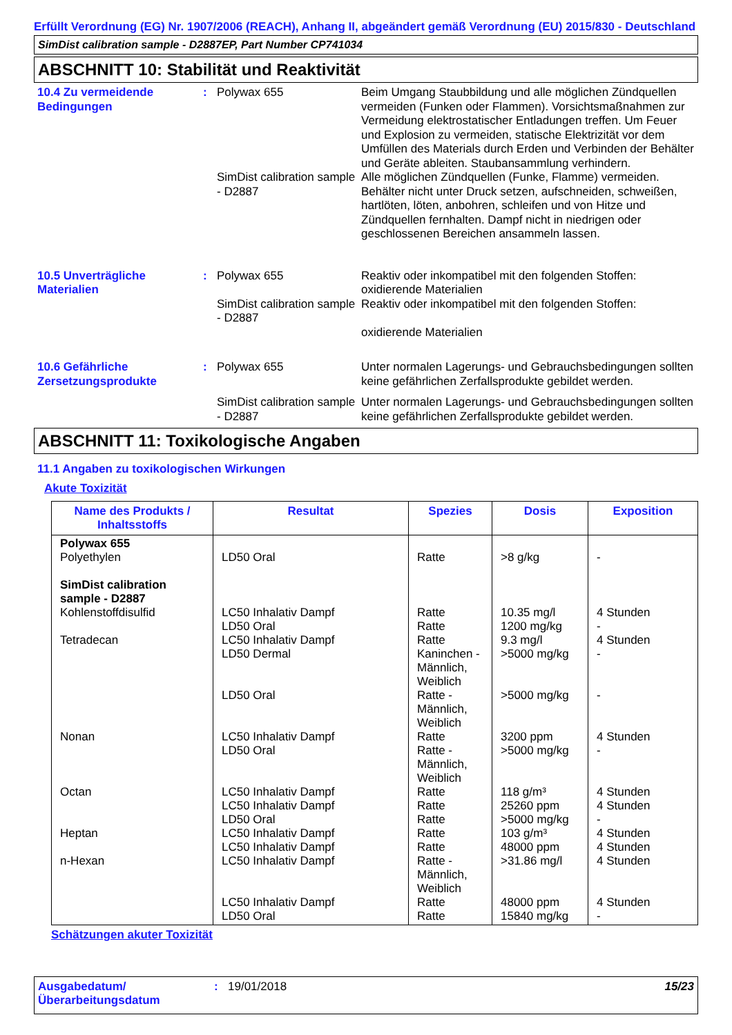Erfüllt Verordnung (EG) Nr. 1907/2006 (REACH), Anhang II, abgeändert gemäß Verordnung (EU) 2015/830 - Deutschland
SimDist calibration sample - D2887EP, Part Number CP741034
ABSCHNITT 10: Stabilität und Reaktivität
10.4 Zu vermeidende Bedingungen
: Polywax 655 Beim Umgang Staubbildung und alle möglichen Zündquellen vermeiden (Funken oder Flammen). Vorsichtsmaßnahmen zur Vermeidung elektrostatischer Entladungen treffen. Um Feuer und Explosion zu vermeiden, statische Elektrizität vor dem Umfüllen des Materials durch Erden und Verbinden der Behälter und Geräte ableiten. Staubansammlung verhindern.
SimDist calibration sample - D2887
Alle möglichen Zündquellen (Funke, Flamme) vermeiden. Behälter nicht unter Druck setzen, aufschneiden, schweißen, hartlöten, löten, anbohren, schleifen und von Hitze und Zündquellen fernhalten. Dampf nicht in niedrigen oder geschlossenen Bereichen ansammeln lassen.
10.5 Unverträgliche Materialien
: Polywax 655 Reaktiv oder inkompatibel mit den folgenden Stoffen: oxidierende Materialien
SimDist calibration sample - D2887
Reaktiv oder inkompatibel mit den folgenden Stoffen:
oxidierende Materialien
10.6 Gefährliche Zersetzungsprodukte
: Polywax 655 Unter normalen Lagerungs- und Gebrauchsbedingungen sollten keine gefährlichen Zerfallsprodukte gebildet werden.
SimDist calibration sample - D2887
Unter normalen Lagerungs- und Gebrauchsbedingungen sollten keine gefährlichen Zerfallsprodukte gebildet werden.
ABSCHNITT 11: Toxikologische Angaben
11.1 Angaben zu toxikologischen Wirkungen
Akute Toxizität
| Name des Produkts / Inhaltsstoffs | Resultat | Spezies | Dosis | Exposition |
| --- | --- | --- | --- | --- |
| Polywax 655 Polyethylen SimDist calibration sample - D2887 Kohlenstoffdisulfid Tetradecan Nonan Octan Heptan n-Hexan | LD50 Oral LC50 Inhalativ Dampf LD50 Oral LC50 Inhalativ Dampf LD50 Dermal LD50 Oral LC50 Inhalativ Dampf LD50 Oral LC50 Inhalativ Dampf LC50 Inhalativ Dampf LD50 Oral LC50 Inhalativ Dampf LC50 Inhalativ Dampf LC50 Inhalativ Dampf LC50 Inhalativ Dampf LD50 Oral | Ratte Ratte Ratte Ratte Kaninchen - Männlich, Weiblich Ratte - Männlich, Weiblich Ratte Ratte - Männlich, Weiblich Ratte Ratte Ratte Ratte Ratte Ratte - Männlich, Weiblich Ratte Ratte | >8 g/kg 10.35 mg/l 1200 mg/kg 9.3 mg/l >5000 mg/kg >5000 mg/kg 3200 ppm >5000 mg/kg 118 g/m³ 25260 ppm >5000 mg/kg 103 g/m³ 48000 ppm >31.86 mg/l 48000 ppm 15840 mg/kg | - 4 Stunden - 4 Stunden - - 4 Stunden - 4 Stunden 4 Stunden - 4 Stunden 4 Stunden 4 Stunden 4 Stunden - |
Schätzungen akuter Toxizität
Ausgabedatum/ Überarbeitungsdatum
: 19/01/2018 15/23